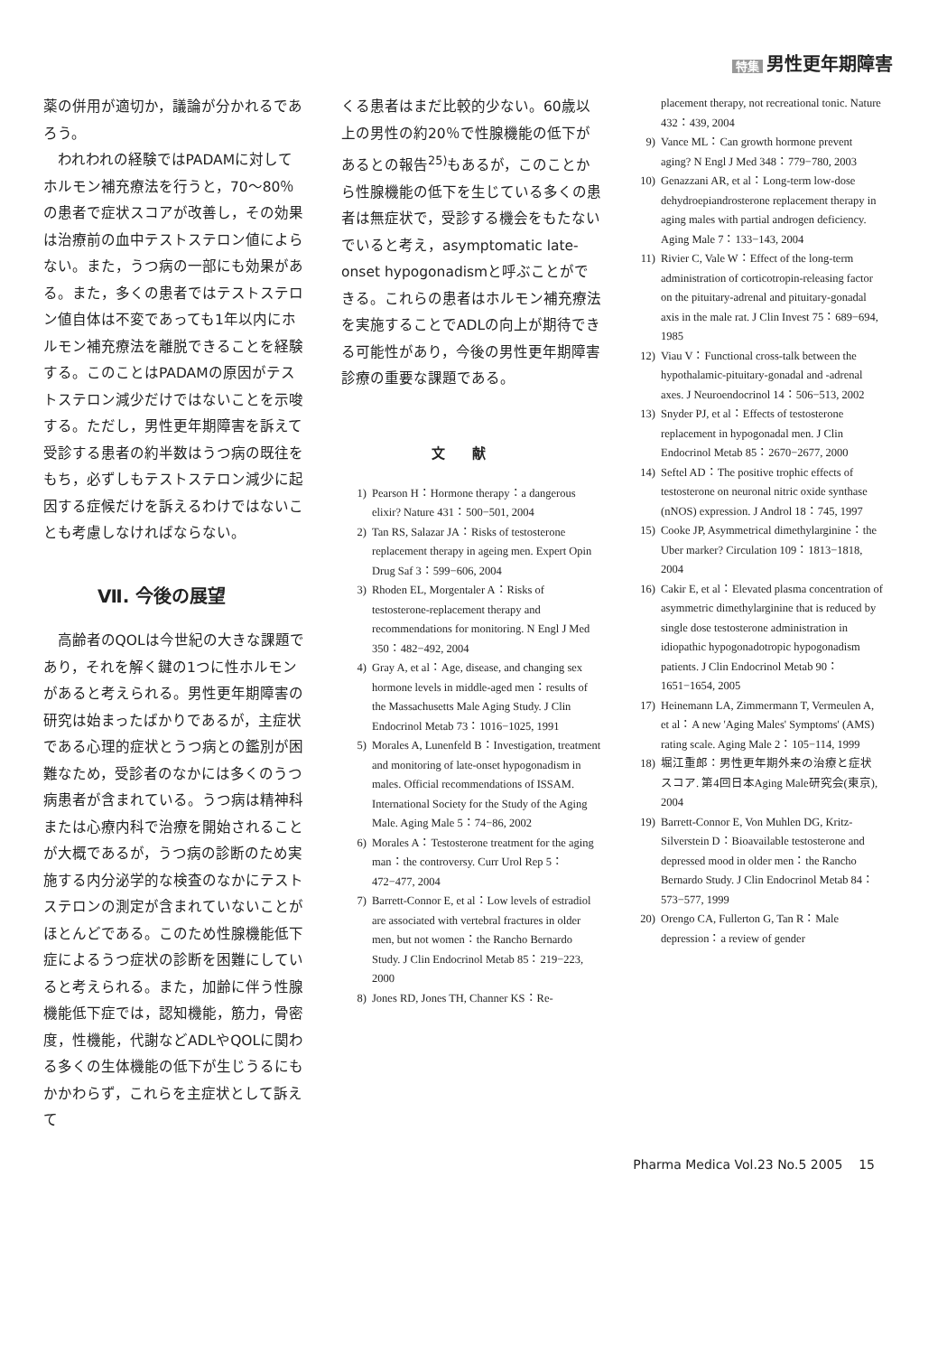特集 男性更年期障害
薬の併用が適切か，議論が分かれるであろう。
われわれの経験ではPADAMに対してホルモン補充療法を行うと，70〜80％の患者で症状スコアが改善し，その効果は治療前の血中テストステロン値によらない。また，うつ病の一部にも効果がある。また，多くの患者ではテストステロン値自体は不変であっても1年以内にホルモン補充療法を離脱できることを経験する。このことはPADAMの原因がテストステロン減少だけではないことを示唆する。ただし，男性更年期障害を訴えて受診する患者の約半数はうつ病の既往をもち，必ずしもテストステロン減少に起因する症候だけを訴えるわけではないことも考慮しなければならない。
Ⅶ. 今後の展望
高齢者のQOLは今世紀の大きな課題であり，それを解く鍵の1つに性ホルモンがあると考えられる。男性更年期障害の研究は始まったばかりであるが，主症状である心理的症状とうつ病との鑑別が困難なため，受診者のなかには多くのうつ病患者が含まれている。うつ病は精神科または心療内科で治療を開始されることが大概であるが，うつ病の診断のため実施する内分泌学的な検査のなかにテストステロンの測定が含まれていないことがほとんどである。このため性腺機能低下症によるうつ症状の診断を困難にしていると考えられる。また，加齢に伴う性腺機能低下症では，認知機能，筋力，骨密度，性機能，代謝などADLやQOLに関わる多くの生体機能の低下が生じうるにもかかわらず，これらを主症状として訴えて
くる患者はまだ比較的少ない。60歳以上の男性の約20％で性腺機能の低下があるとの報告<sup>25)</sup>もあるが，このことから性腺機能の低下を生じている多くの患者は無症状で，受診する機会をもたないでいると考え，asymptomatic late-onset hypogonadismと呼ぶことができる。これらの患者はホルモン補充療法を実施することでADLの向上が期待できる可能性があり，今後の男性更年期障害診療の重要な課題である。
文献
1) Pearson H：Hormone therapy：a dangerous elixir? Nature 431：500−501, 2004
2) Tan RS, Salazar JA：Risks of testosterone replacement therapy in ageing men. Expert Opin Drug Saf 3：599−606, 2004
3) Rhoden EL, Morgentaler A：Risks of testosterone-replacement therapy and recommendations for monitoring. N Engl J Med 350：482−492, 2004
4) Gray A, et al：Age, disease, and changing sex hormone levels in middle-aged men：results of the Massachusetts Male Aging Study. J Clin Endocrinol Metab 73：1016−1025, 1991
5) Morales A, Lunenfeld B：Investigation, treatment and monitoring of late-onset hypogonadism in males. Official recommendations of ISSAM. International Society for the Study of the Aging Male. Aging Male 5：74−86, 2002
6) Morales A：Testosterone treatment for the aging man：the controversy. Curr Urol Rep 5：472−477, 2004
7) Barrett-Connor E, et al：Low levels of estradiol are associated with vertebral fractures in older men, but not women：the Rancho Bernardo Study. J Clin Endocrinol Metab 85：219−223, 2000
8) Jones RD, Jones TH, Channer KS：Re-
placement therapy, not recreational tonic. Nature 432：439, 2004
9) Vance ML：Can growth hormone prevent aging? N Engl J Med 348：779−780, 2003
10) Genazzani AR, et al：Long-term low-dose dehydroepiandrosterone replacement therapy in aging males with partial androgen deficiency. Aging Male 7：133−143, 2004
11) Rivier C, Vale W：Effect of the long-term administration of corticotropin-releasing factor on the pituitary-adrenal and pituitary-gonadal axis in the male rat. J Clin Invest 75：689−694, 1985
12) Viau V：Functional cross-talk between the hypothalamic-pituitary-gonadal and -adrenal axes. J Neuroendocrinol 14：506−513, 2002
13) Snyder PJ, et al：Effects of testosterone replacement in hypogonadal men. J Clin Endocrinol Metab 85：2670−2677, 2000
14) Seftel AD：The positive trophic effects of testosterone on neuronal nitric oxide synthase (nNOS) expression. J Androl 18：745, 1997
15) Cooke JP, Asymmetrical dimethylarginine：the Uber marker? Circulation 109：1813−1818, 2004
16) Cakir E, et al：Elevated plasma concentration of asymmetric dimethylarginine that is reduced by single dose testosterone administration in idiopathic hypogonadotropic hypogonadism patients. J Clin Endocrinol Metab 90：1651−1654, 2005
17) Heinemann LA, Zimmermann T, Vermeulen A, et al：A new 'Aging Males' Symptoms' (AMS) rating scale. Aging Male 2：105−114, 1999
18) 堀江重郎：男性更年期外来の治療と症状スコア. 第4回日本Aging Male研究会(東京), 2004
19) Barrett-Connor E, Von Muhlen DG, Kritz-Silverstein D：Bioavailable testosterone and depressed mood in older men：the Rancho Bernardo Study. J Clin Endocrinol Metab 84：573−577, 1999
20) Orengo CA, Fullerton G, Tan R：Male depression：a review of gender
Pharma Medica Vol.23 No.5 2005 15